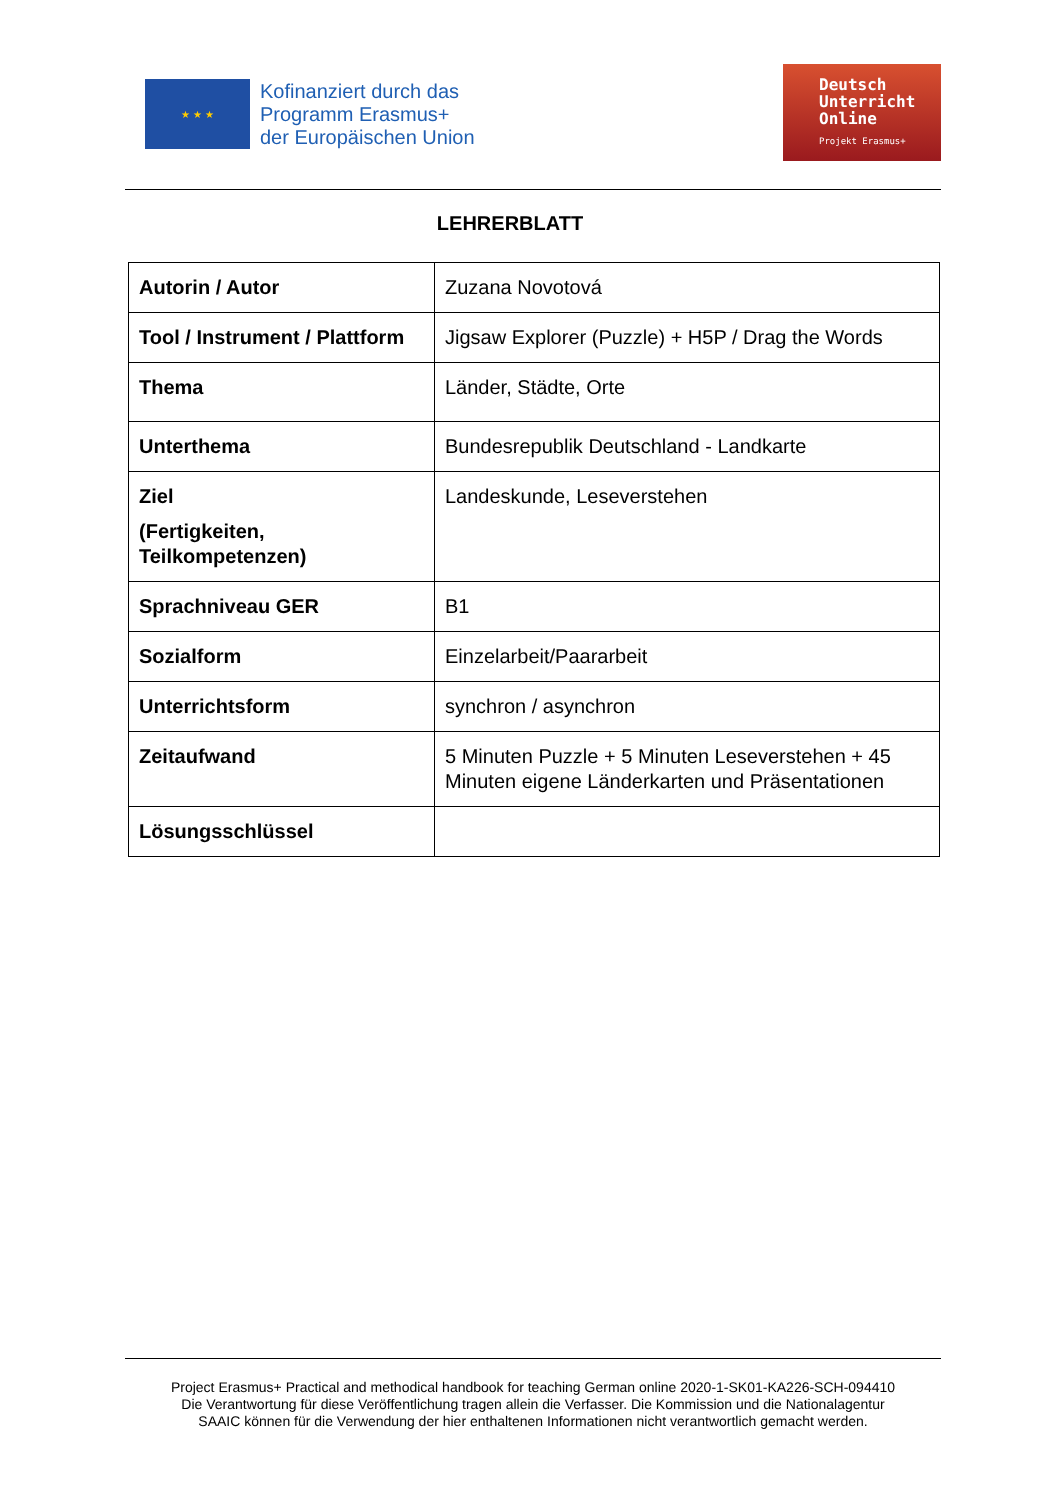★ ★ ★
Kofinanziert durch das
Programm Erasmus+
der Europäischen Union
Deutsch
Unterricht
Online
Projekt Erasmus+
LEHRERBLATT
| Autorin / Autor | Zuzana Novotová |
| Tool / Instrument / Plattform | Jigsaw Explorer (Puzzle) + H5P / Drag the Words |
| Thema | Länder, Städte, Orte |
| Unterthema | Bundesrepublik Deutschland - Landkarte |
| Ziel (Fertigkeiten, Teilkompetenzen) | Landeskunde, Leseverstehen |
| Sprachniveau GER | B1 |
| Sozialform | Einzelarbeit/Paararbeit |
| Unterrichtsform | synchron / asynchron |
| Zeitaufwand | 5 Minuten Puzzle + 5 Minuten Leseverstehen + 45 Minuten eigene Länderkarten und Präsentationen |
| Lösungsschlüssel | |
Project Erasmus+ Practical and methodical handbook for teaching German online 2020-1-SK01-KA226-SCH-094410
Die Verantwortung für diese Veröffentlichung tragen allein die Verfasser. Die Kommission und die Nationalagentur
SAAIC können für die Verwendung der hier enthaltenen Informationen nicht verantwortlich gemacht werden.